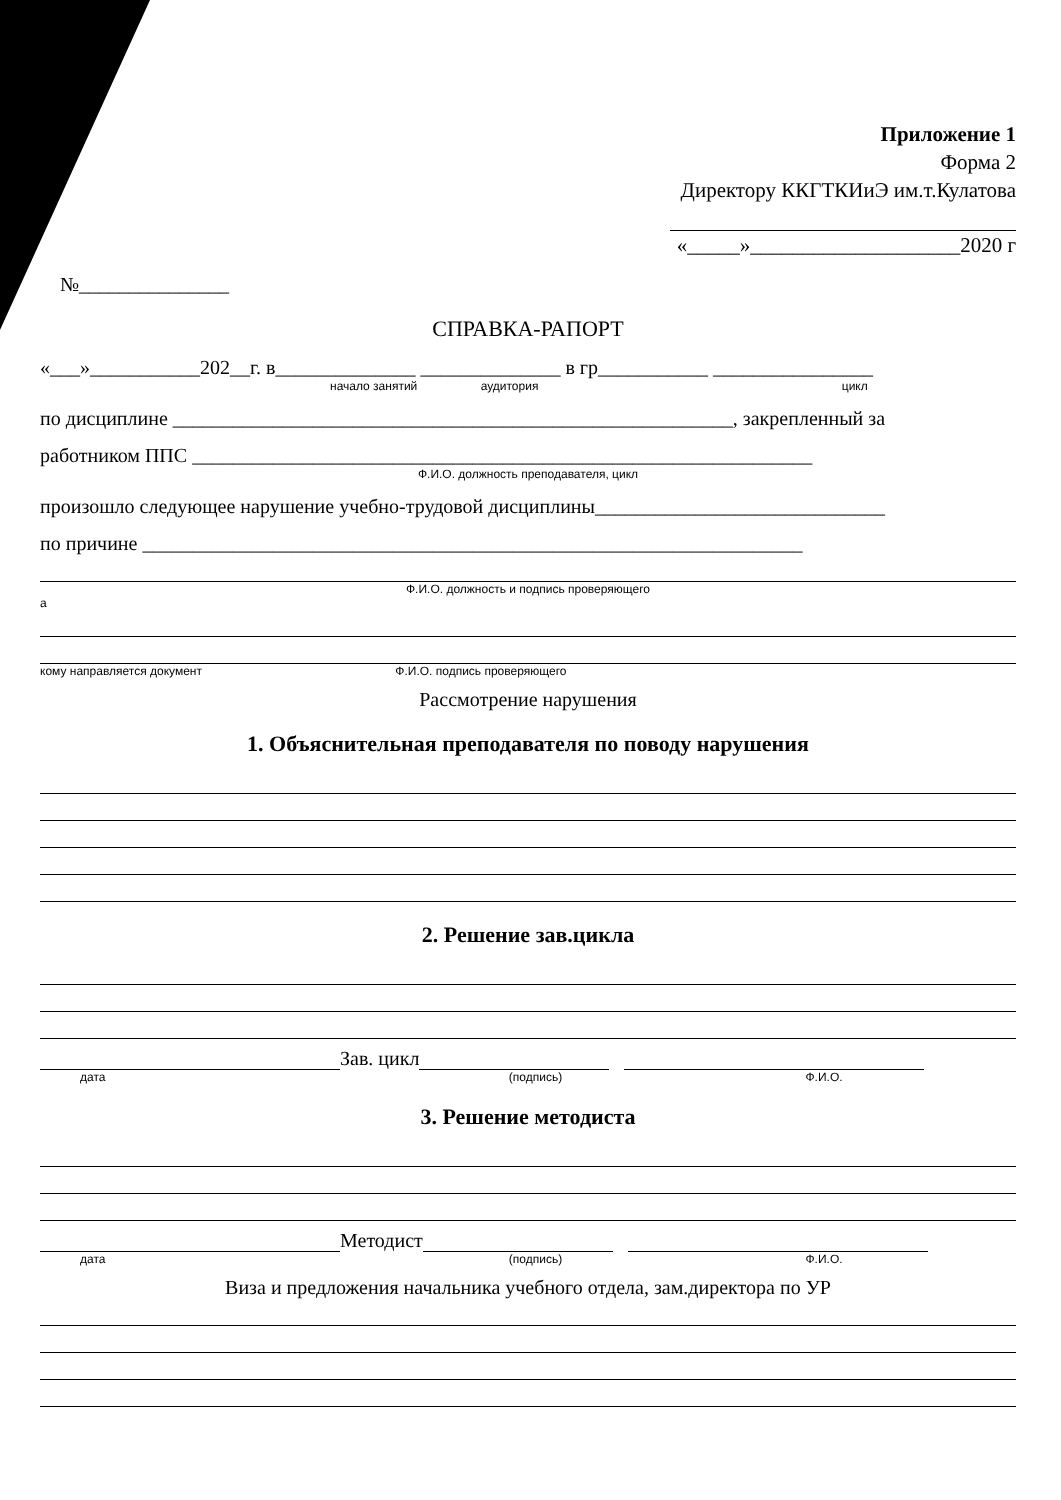Приложение 1
Форма 2
Директору ККГТКИиЭ им.т.Кулатова
«_____»____________________2020 г
№_______________
СПРАВКА-РАПОРТ
«___»___________202__г. в______________ ______________ в гр___________ ________________
начало занятий аудитория цикл
по дисциплине ________________________________________________________, закрепленный за
работником ППС ______________________________________________________________
Ф.И.О. должность преподавателя, цикл
произошло следующее нарушение учебно-трудовой дисциплины_____________________________
по причине __________________________________________________________________
Ф.И.О. должность и подпись проверяющего
а
кому направляется документ Ф.И.О. подпись проверяющего
Рассмотрение нарушения
1. Объяснительная преподавателя по поводу нарушения
2. Решение зав.цикла
Зав. цикл
дата (подпись) Ф.И.О.
3. Решение методиста
Методист
дата (подпись) Ф.И.О.
Виза и предложения начальника учебного отдела, зам.директора по УР